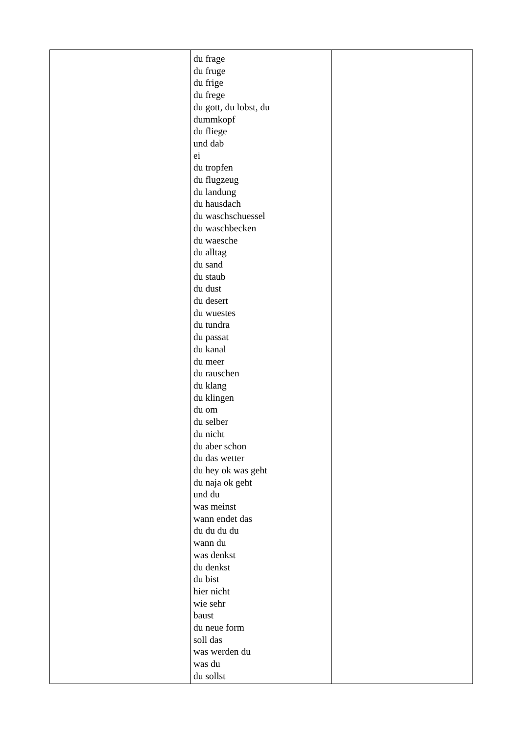| | du frage du fruge du frige du frege du gott, du lobst, du dummkopf du fliege und dab ei du tropfen du flugzeug du landung du hausdach du waschschuessel du waschbecken du waesche du alltag du sand du staub du dust du desert du wuestes du tundra du passat du kanal du meer du rauschen du klang du klingen du om du selber du nicht du aber schon du das wetter du hey ok was geht du naja ok geht und du was meinst wann endet das du du du du wann du was denkst du denkst du bist hier nicht wie sehr baust du neue form soll das was werden du was du du sollst | |